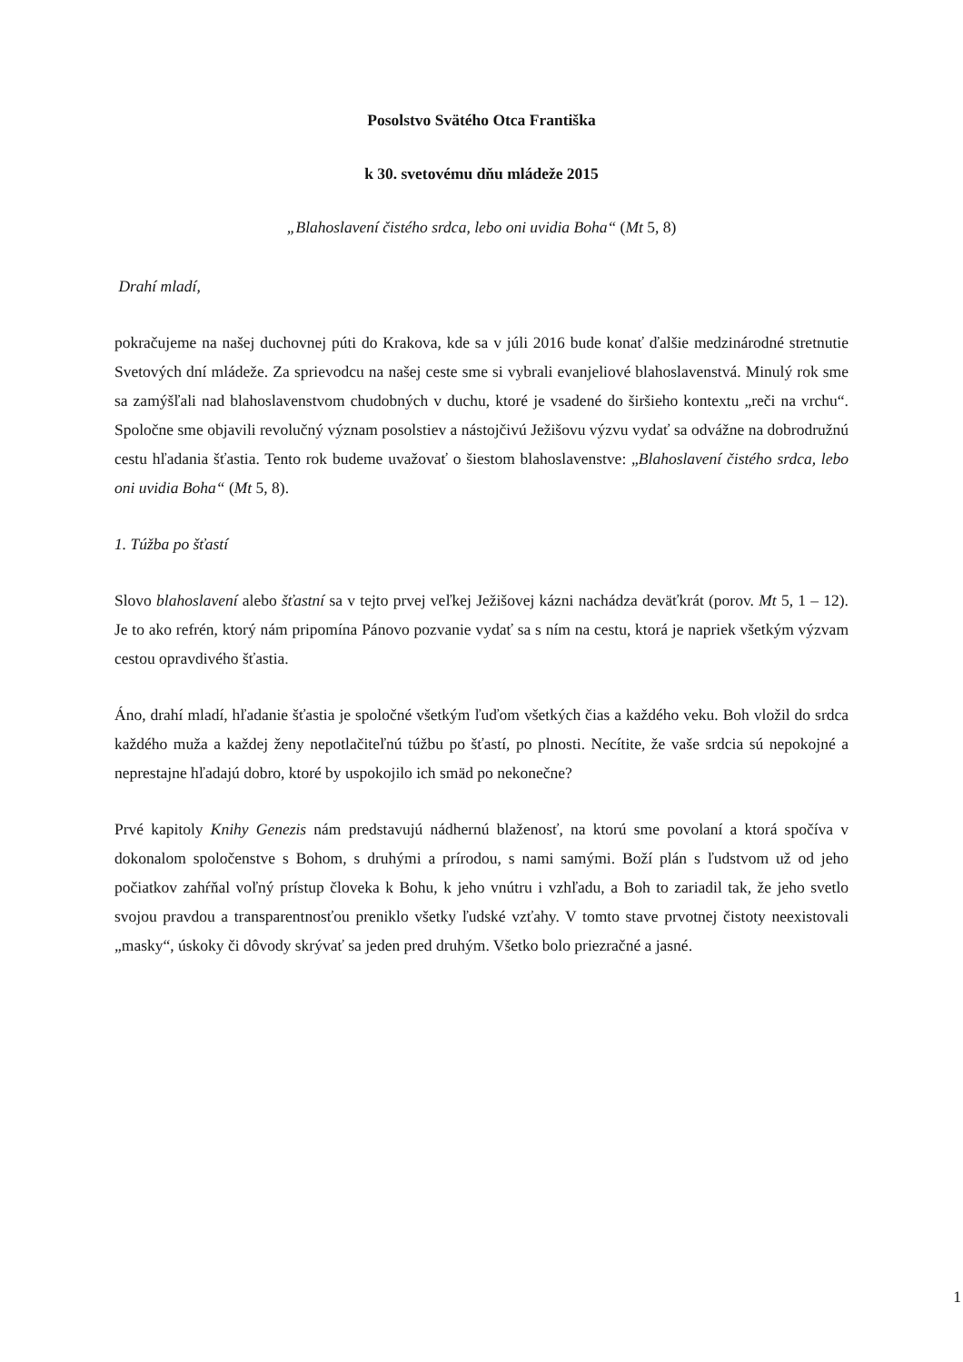Posolstvo Svätého Otca Františka
k 30. svetovému dňu mládeže 2015
„Blahoslavení čistého srdca, lebo oni uvidia Boha“ (Mt 5, 8)
Drahí mladí,
pokračujeme na našej duchovnej púti do Krakova, kde sa v júli 2016 bude konať ďalšie medzinárodné stretnutie Svetových dní mládeže. Za sprievodcu na našej ceste sme si vybrali evanjeliové blahoslavenstvá. Minulý rok sme sa zamýšľali nad blahoslavenstvom chudobných v duchu, ktoré je vsadené do širšieho kontextu „reči na vrchu“. Spoločne sme objavili revolučný význam posolstiev a nástojčivú Ježišovu výzvu vydať sa odvážne na dobrodružnú cestu hľadania šťastia. Tento rok budeme uvažovať o šiestom blahoslavenstve: „Blahoslavení čistého srdca, lebo oni uvidia Boha“ (Mt 5, 8).
1. Túžba po šťastí
Slovo blahoslavení alebo šťastní sa v tejto prvej veľkej Ježišovej kázni nachádza deväťkrát (porov. Mt 5, 1 – 12). Je to ako refrén, ktorý nám pripomína Pánovo pozvanie vydať sa s ním na cestu, ktorá je napriek všetkým výzvam cestou opravdivého šťastia.
Áno, drahí mladí, hľadanie šťastia je spoločné všetkým ľuďom všetkých čias a každého veku. Boh vložil do srdca každého muža a každej ženy nepotlačiteľnú túžbu po šťastí, po plnosti. Necítite, že vaše srdcia sú nepokojné a neprestajne hľadajú dobro, ktoré by uspokojilo ich smäd po nekonečne?
Prvé kapitoly Knihy Genezis nám predstavujú nádhernú blaženosť, na ktorú sme povolaní a ktorá spočíva v dokonalom spoločenstve s Bohom, s druhými a prírodou, s nami samými. Boží plán s ľudstvom už od jeho počiatkov zahŕňal voľný prístup človeka k Bohu, k jeho vnútru i vzhľadu, a Boh to zariadil tak, že jeho svetlo svojou pravdou a transparentnosťou preniklo všetky ľudské vzťahy. V tomto stave prvotnej čistoty neexistovali „masky“, úskoky či dôvody skrývať sa jeden pred druhým. Všetko bolo priezračné a jasné.
1